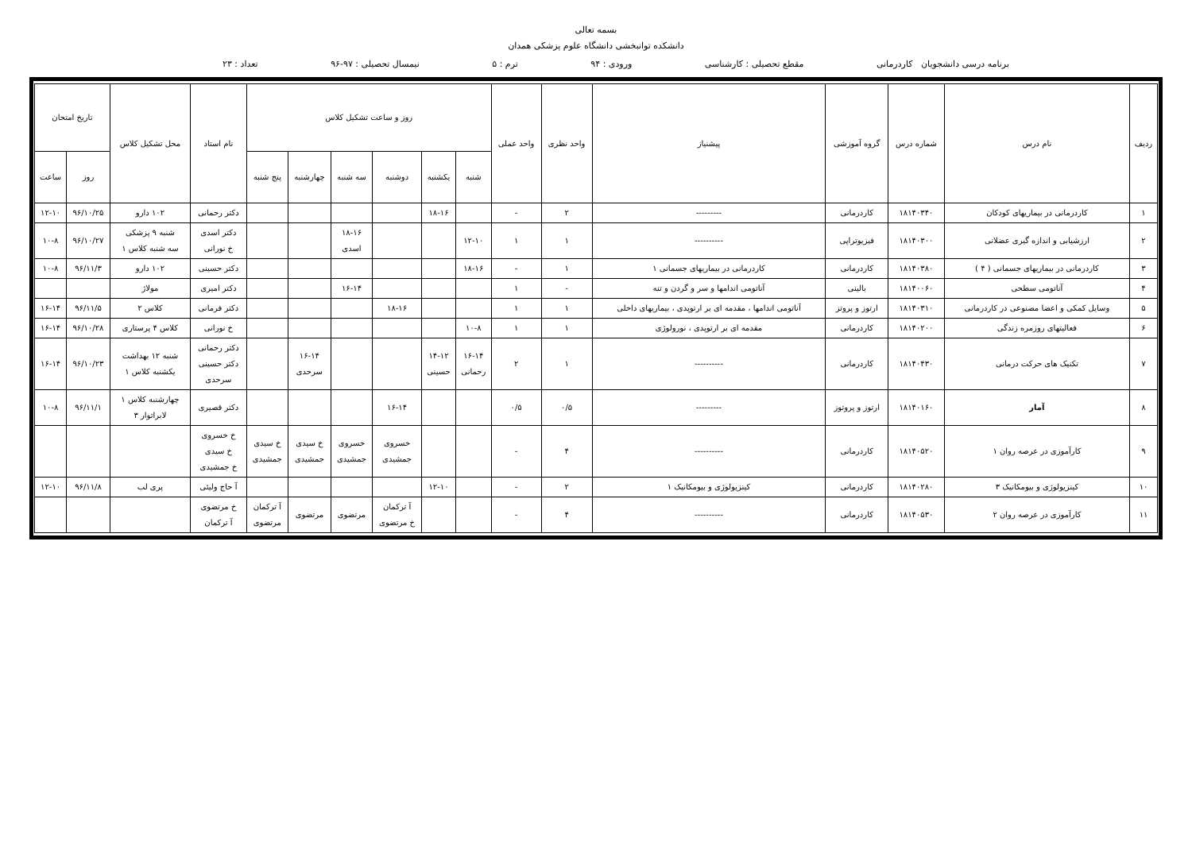بسمه تعالی
دانشکده توانبخشی دانشگاه علوم پزشکی همدان
برنامه درسی دانشجویان کاردرمانی مقطع تحصیلی : کارشناسی ورودی : ۹۴ ترم : ۵ نیمسال تحصیلی : ۹۷-۹۶ تعداد : ۲۳
| ردیف | نام درس | شماره درس | گروه آموزشی | پیشنیاز | واحد نظری | واحد عملی | روز و ساعت تشکیل کلاس | | | | | | نام استاد | محل تشکیل کلاس | تاریخ امتحان | |
| --- | --- | --- | --- | --- | --- | --- | --- | --- | --- | --- | --- | --- | --- | --- | --- | --- |
| | | | | | | | شنبه | یکشنبه | دوشنبه | سه شنبه | چهارشنبه | پنج شنبه | | | روز | ساعت |
| ۱ | کاردرمانی در بیماریهای کودکان | ۱۸۱۴۰۳۴۰ | کاردرمانی | --------- | ۲ | - | | ۱۸-۱۶ | | | | | دکتر رحمانی | ۱۰۲ دارو | ۹۶/۱۰/۲۵ | ۱۲-۱۰ |
| ۲ | ارزشیابی و اندازه گیری عضلانی | ۱۸۱۴۰۳۰۰ | فیزیوتراپی | ---------- | ۱ | ۱ | ۱۲-۱۰ | | | ۱۸-۱۶ اسدی | | | دکتر اسدی خ نورانی | شنبه ۹ پزشکی سه شنبه کلاس ۱ | ۹۶/۱۰/۲۷ | ۱۰-۸ |
| ۳ | کاردرمانی در بیماریهای جسمانی ( ۴ ) | ۱۸۱۴۰۳۸۰ | کاردرمانی | کاردرمانی در بیماریهای جسمانی ۱ | ۱ | - | ۱۸-۱۶ | | | | | | دکتر حسینی | ۱۰۲ دارو | ۹۶/۱۱/۳ | ۱۰-۸ |
| ۴ | آناتومی سطحی | ۱۸۱۴۰۰۶۰ | بالینی | آناتومی اندامها و سر و گردن و تنه | - | ۱ | | | | ۱۶-۱۴ | | | دکتر امیری | مولاژ | | |
| ۵ | وسایل کمکی و اعضا مصنوعی در کاردرمانی | ۱۸۱۴۰۳۱۰ | ارتوز و پروتز | آناتومی اندامها ، مقدمه ای بر ارتوپدی ، بیماریهای داخلی | ۱ | ۱ | | | ۱۸-۱۶ | | | | دکتر فرمانی | کلاس ۲ | ۹۶/۱۱/۵ | ۱۶-۱۴ |
| ۶ | فعالیتهای روزمره زندگی | ۱۸۱۴۰۲۰۰ | کاردرمانی | مقدمه ای بر ارتوپدی ، نورولوژی | ۱ | ۱ | ۱۰-۸ | | | | | | خ نورانی | کلاس ۴ پرستاری | ۹۶/۱۰/۲۸ | ۱۶-۱۴ |
| ۷ | تکنیک های حرکت درمانی | ۱۸۱۴۰۴۳۰ | کاردرمانی | ---------- | ۱ | ۲ | ۱۶-۱۴ رحمانی | ۱۴-۱۲ حسینی | | | ۱۶-۱۴ سرحدی | | دکتر رحمانی دکتر حسینی سرحدی | شنبه ۱۲ بهداشت یکشنبه کلاس ۱ | ۹۶/۱۰/۲۳ | ۱۶-۱۴ |
| ۸ | آمار | ۱۸۱۴۰۱۶۰ | ارتوز و پروتوز | --------- | ۰/۵ | ۰/۵ | | | ۱۶-۱۴ | | | | دکتر قصیری | چهارشنبه کلاس ۱ لابراتوار ۳ | ۹۶/۱۱/۱ | ۱۰-۸ |
| ۹ | کارآموزی در عرصه روان ۱ | ۱۸۱۴۰۵۲۰ | کاردرمانی | ---------- | ۴ | - | | | خسروی جمشیدی | خسروی جمشیدی | خ سیدی جمشیدی | خ سیدی جمشیدی | خ خسروی خ سیدی خ جمشیدی | | | |
| ۱۰ | کینزیولوژی و بیومکانیک ۳ | ۱۸۱۴۰۲۸۰ | کاردرمانی | کینزیولوژی و بیومکانیک ۱ | ۲ | - | | ۱۲-۱۰ | | | | | آ حاج ولیئی | پری لب | ۹۶/۱۱/۸ | ۱۲-۱۰ |
| ۱۱ | کارآموزی در عرصه روان ۲ | ۱۸۱۴۰۵۳۰ | کاردرمانی | ---------- | ۴ | - | | | آ ترکمان خ مرتضوی | مرتضوی | مرتضوی | آ ترکمان مرتضوی | خ مرتضوی آ ترکمان | | | |